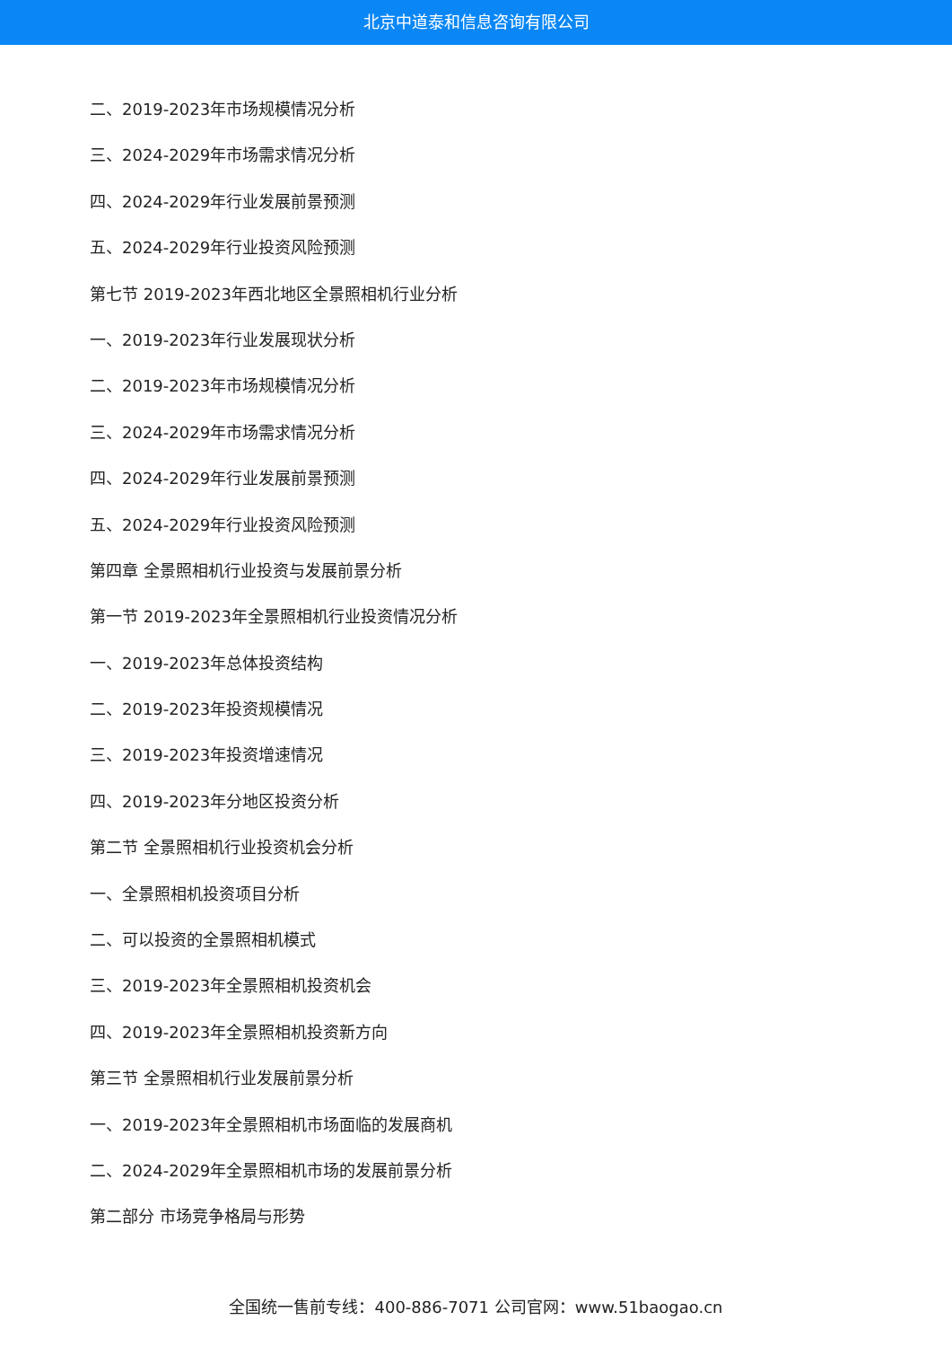北京中道泰和信息咨询有限公司
二、2019-2023年市场规模情况分析
三、2024-2029年市场需求情况分析
四、2024-2029年行业发展前景预测
五、2024-2029年行业投资风险预测
第七节 2019-2023年西北地区全景照相机行业分析
一、2019-2023年行业发展现状分析
二、2019-2023年市场规模情况分析
三、2024-2029年市场需求情况分析
四、2024-2029年行业发展前景预测
五、2024-2029年行业投资风险预测
第四章 全景照相机行业投资与发展前景分析
第一节 2019-2023年全景照相机行业投资情况分析
一、2019-2023年总体投资结构
二、2019-2023年投资规模情况
三、2019-2023年投资增速情况
四、2019-2023年分地区投资分析
第二节 全景照相机行业投资机会分析
一、全景照相机投资项目分析
二、可以投资的全景照相机模式
三、2019-2023年全景照相机投资机会
四、2019-2023年全景照相机投资新方向
第三节 全景照相机行业发展前景分析
一、2019-2023年全景照相机市场面临的发展商机
二、2024-2029年全景照相机市场的发展前景分析
第二部分 市场竞争格局与形势
全国统一售前专线：400-886-7071 公司官网：www.51baogao.cn